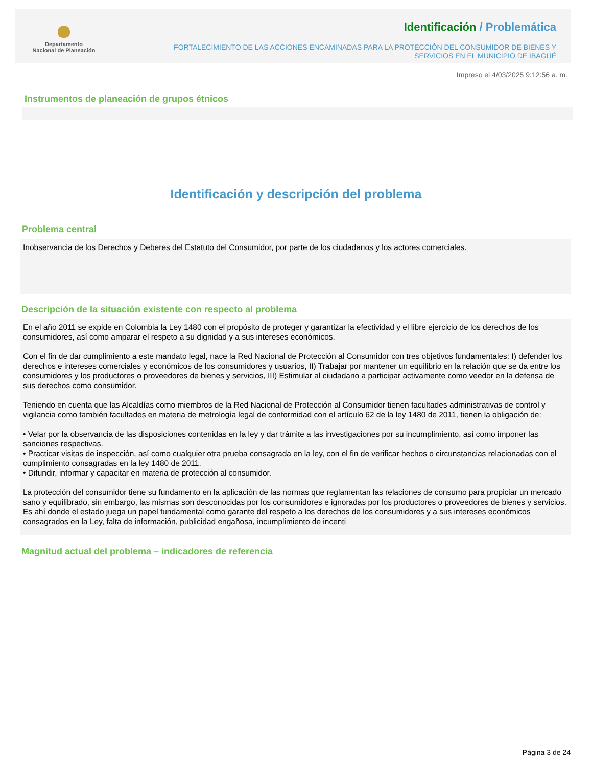Departamento
Nacional de Planeación
Identificación / Problemática
FORTALECIMIENTO DE LAS ACCIONES ENCAMINADAS PARA LA PROTECCIÓN DEL CONSUMIDOR DE BIENES Y SERVICIOS EN EL MUNICIPIO DE IBAGUÉ
Impreso el 4/03/2025 9:12:56 a. m.
Instrumentos de planeación de grupos étnicos
Identificación y descripción del problema
Problema central
Inobservancia de los Derechos y Deberes del Estatuto del Consumidor, por parte de los ciudadanos y los actores comerciales.
Descripción de la situación existente con respecto al problema
En el año 2011 se expide en Colombia la Ley 1480 con el propósito de proteger y garantizar la efectividad y el libre ejercicio de los derechos de los consumidores, así como amparar el respeto a su dignidad y a sus intereses económicos.
Con el fin de dar cumplimiento a este mandato legal, nace la Red Nacional de Protección al Consumidor con tres objetivos fundamentales: I) defender los derechos e intereses comerciales y económicos de los consumidores y usuarios, II) Trabajar por mantener un equilibrio en la relación que se da entre los consumidores y los productores o proveedores de bienes y servicios, III) Estimular al ciudadano a participar activamente como veedor en la defensa de sus derechos como consumidor.
Teniendo en cuenta que las Alcaldías como miembros de la Red Nacional de Protección al Consumidor tienen facultades administrativas de control y vigilancia como también facultades en materia de metrología legal de conformidad con el artículo 62 de la ley 1480 de 2011, tienen la obligación de:
• Velar por la observancia de las disposiciones contenidas en la ley y dar trámite a las investigaciones por su incumplimiento, así como imponer las sanciones respectivas.
• Practicar visitas de inspección, así como cualquier otra prueba consagrada en la ley, con el fin de verificar hechos o circunstancias relacionadas con el cumplimiento consagradas en la ley 1480 de 2011.
• Difundir, informar y capacitar en materia de protección al consumidor.
La protección del consumidor tiene su fundamento en la aplicación de las normas que reglamentan las relaciones de consumo para propiciar un mercado sano y equilibrado, sin embargo, las mismas son desconocidas por los consumidores e ignoradas por los productores o proveedores de bienes y servicios. Es ahí donde el estado juega un papel fundamental como garante del respeto a los derechos de los consumidores y a sus intereses económicos consagrados en la Ley, falta de información, publicidad engañosa, incumplimiento de incenti
Magnitud actual del problema – indicadores de referencia
Página 3 de 24